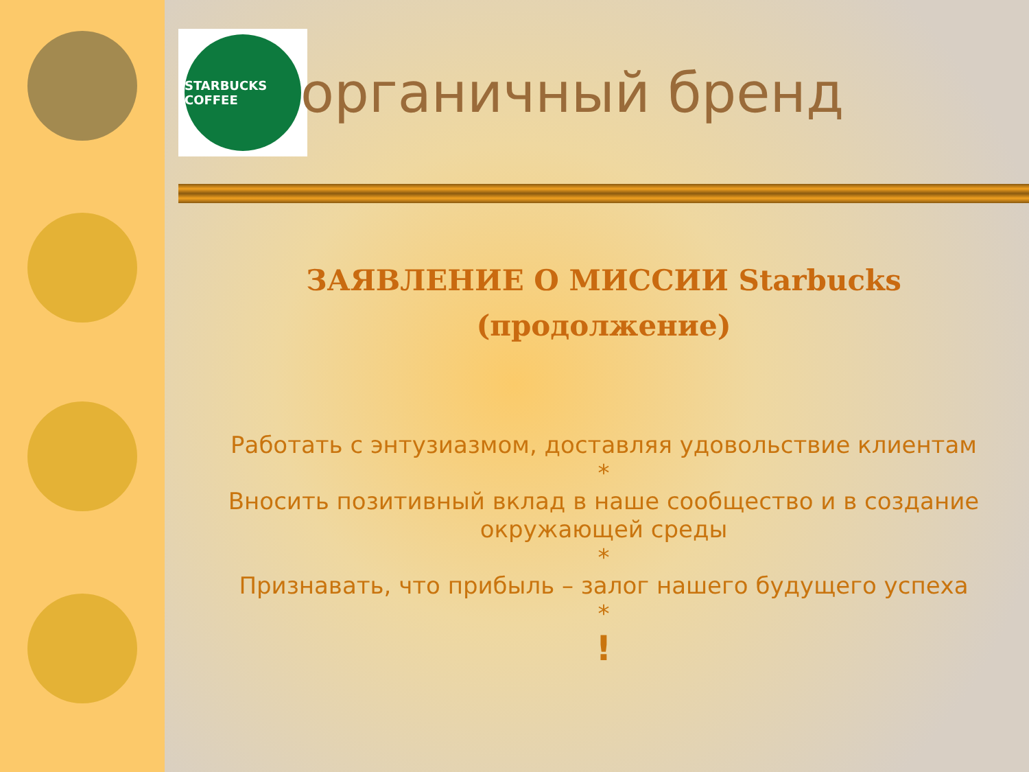STARBUCKS COFFEE
органичный бренд
ЗАЯВЛЕНИЕ О МИССИИ Starbucks
(продолжение)
Работать с энтузиазмом, доставляя удовольствие клиентам
*
Вносить позитивный вклад в наше сообщество и в создание окружающей среды
*
Признавать, что прибыль – залог нашего будущего успеха
*
!